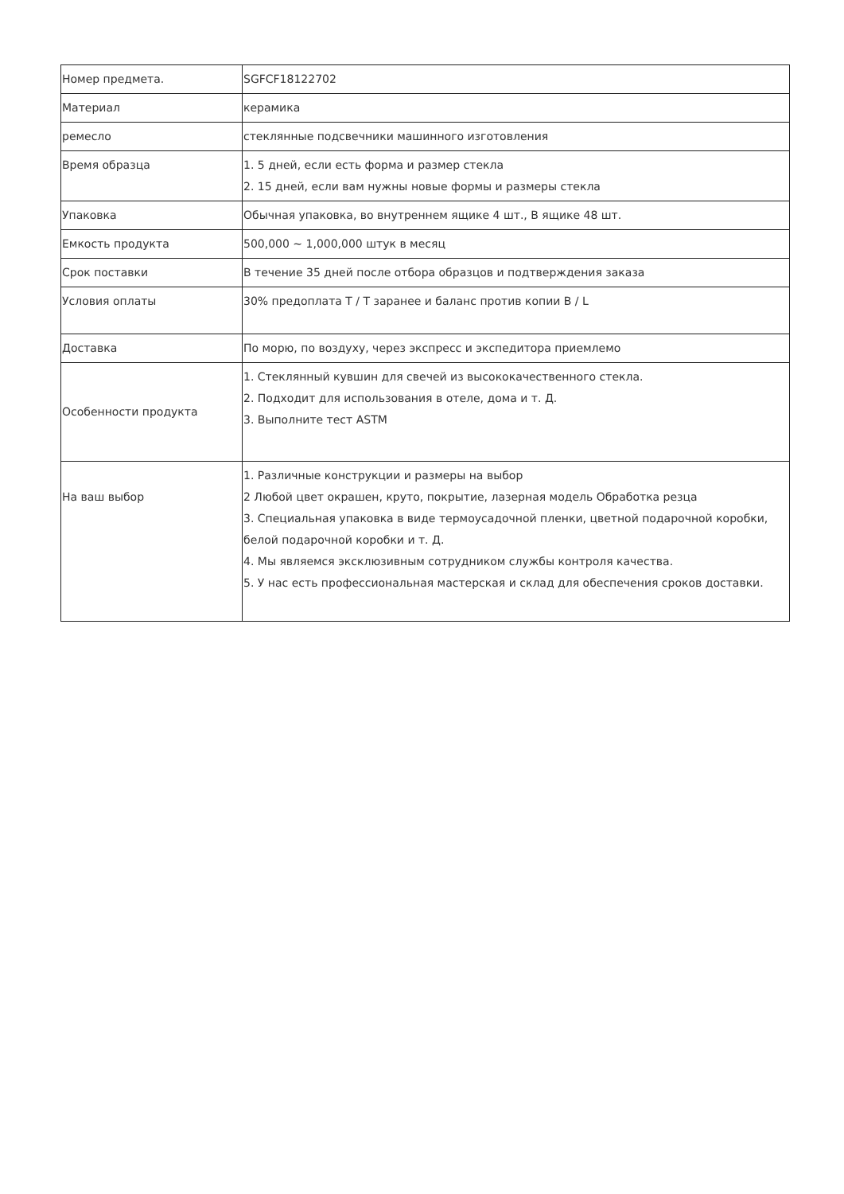| Номер предмета. | SGFCF18122702 |
| Материал | керамика |
| ремесло | стеклянные подсвечники машинного изготовления |
| Время образца | 1. 5 дней, если есть форма и размер стекла 2. 15 дней, если вам нужны новые формы и размеры стекла |
| Упаковка | Обычная упаковка, во внутреннем ящике 4 шт., В ящике 48 шт. |
| Емкость продукта | 500,000 ~ 1,000,000 штук в месяц |
| Срок поставки | В течение 35 дней после отбора образцов и подтверждения заказа |
| Условия оплаты | 30% предоплата T / T заранее и баланс против копии B / L |
| Доставка | По морю, по воздуху, через экспресс и экспедитора приемлемо |
| Особенности продукта | 1. Стеклянный кувшин для свечей из высококачественного стекла. 2. Подходит для использования в отеле, дома и т. Д. 3. Выполните тест ASTM |
| На ваш выбор | 1. Различные конструкции и размеры на выбор 2 Любой цвет окрашен, круто, покрытие, лазерная модель Обработка резца 3. Специальная упаковка в виде термоусадочной пленки, цветной подарочной коробки, белой подарочной коробки и т. Д. 4. Мы являемся эксклюзивным сотрудником службы контроля качества. 5. У нас есть профессиональная мастерская и склад для обеспечения сроков доставки. |